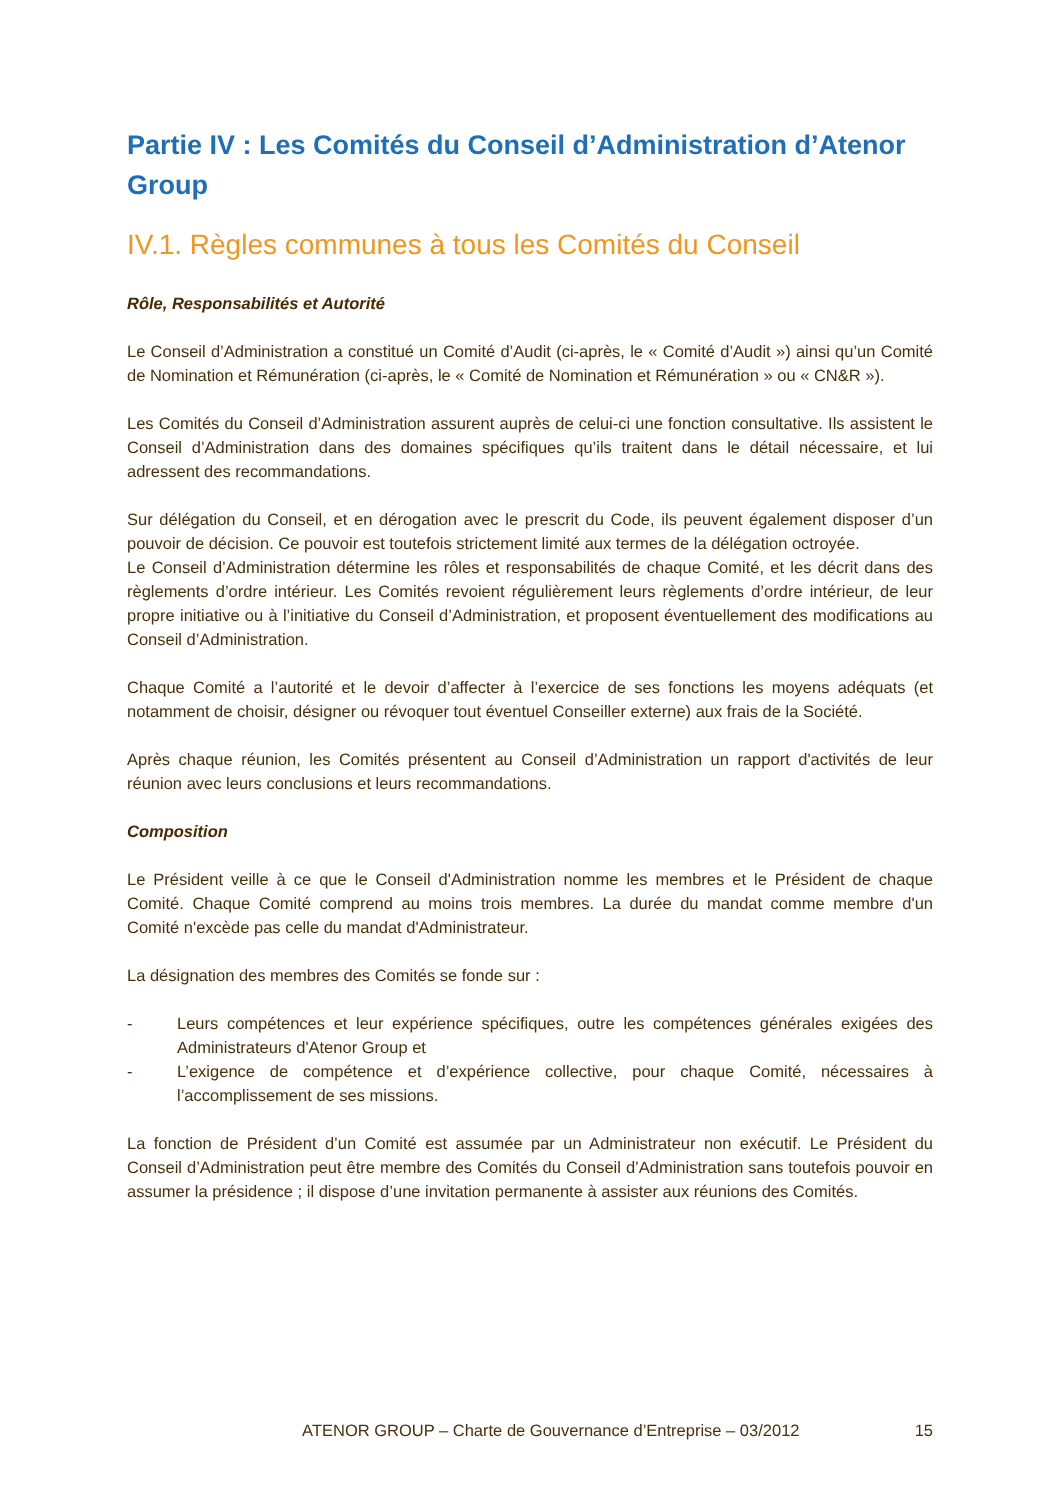Partie IV : Les Comités du Conseil d’Administration d’Atenor Group
IV.1. Règles communes à tous les Comités du Conseil
Rôle, Responsabilités et Autorité
Le Conseil d’Administration a constitué un Comité d’Audit (ci-après, le « Comité d’Audit ») ainsi qu’un Comité de Nomination et Rémunération (ci-après, le « Comité de Nomination et Rémunération » ou « CN&R »).
Les Comités du Conseil d’Administration assurent auprès de celui-ci une fonction consultative. Ils assistent le Conseil d’Administration dans des domaines spécifiques qu’ils traitent dans le détail nécessaire, et lui adressent des recommandations.
Sur délégation du Conseil, et en dérogation avec le prescrit du Code, ils peuvent également disposer d’un pouvoir de décision. Ce pouvoir est toutefois strictement limité aux termes de la délégation octroyée.
Le Conseil d’Administration détermine les rôles et responsabilités de chaque Comité, et les décrit dans des règlements d’ordre intérieur. Les Comités revoient régulièrement leurs règlements d’ordre intérieur, de leur propre initiative ou à l’initiative du Conseil d’Administration, et proposent éventuellement des modifications au Conseil d’Administration.
Chaque Comité a l’autorité et le devoir d’affecter à l’exercice de ses fonctions les moyens adéquats (et notamment de choisir, désigner ou révoquer tout éventuel Conseiller externe) aux frais de la Société.
Après chaque réunion, les Comités présentent au Conseil d’Administration un rapport d'activités de leur réunion avec leurs conclusions et leurs recommandations.
Composition
Le Président veille à ce que le Conseil d'Administration nomme les membres et le Président de chaque Comité. Chaque Comité comprend au moins trois membres. La durée du mandat comme membre d'un Comité n'excède pas celle du mandat d'Administrateur.
La désignation des membres des Comités se fonde sur :
- Leurs compétences et leur expérience spécifiques, outre les compétences générales exigées des Administrateurs d'Atenor Group et
- L’exigence de compétence et d’expérience collective, pour chaque Comité, nécessaires à l’accomplissement de ses missions.
La fonction de Président d’un Comité est assumée par un Administrateur non exécutif. Le Président du Conseil d’Administration peut être membre des Comités du Conseil d’Administration sans toutefois pouvoir en assumer la présidence ; il dispose d’une invitation permanente à assister aux réunions des Comités.
ATENOR GROUP – Charte de Gouvernance d’Entreprise – 03/2012 15